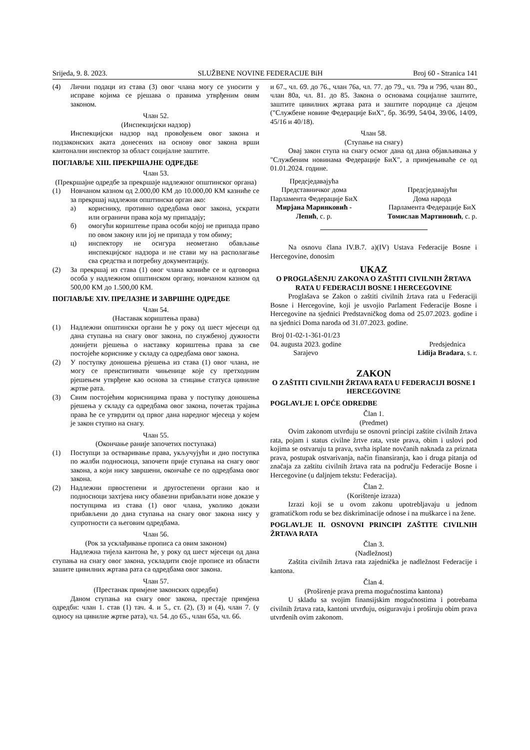Srijeda, 9. 8. 2023. SLUŽBENE NOVINE FEDERACIJE BiH Broj 60 - Stranica 141
(4) Лични подаци из става (3) овог члана могу се уносити у исправе којима се рјешава о правима утврђеним овим законом.
Члан 52.
(Инспекцијски надзор)
Инспекцијски надзор над провођењем овог закона и подзаконских аката донесених на основу овог закона врши кантонални инспектор за област социјалне заштите.
ПОГЛАВЉЕ XIII. ПРЕКРШАЈНЕ ОДРЕДБЕ
Члан 53.
(Прекршајне одредбе за прекршаје надлежног општинског органа)
(1) Новчаном казном од 2.000,00 КМ до 10.000,00 КМ казниће се за прекршај надлежни општински орган ако:
а) кориснику, противно одредбама овог закона, ускрати или ограничи права која му припадају;
б) омогући кориштење права особи којој не припада право по овом закону или јој не припада у том обиму;
ц) инспектору не осигура неометано обављање инспекцијског надзора и не стави му на располагање сва средства и потребну документацију.
(2) За прекршај из става (1) овог члана казниће се и одговорна особа у надлежном општинском органу, новчаном казном од 500,00 КМ до 1.500,00 КМ.
ПОГЛАВЉЕ XIV. ПРЕЛАЗНЕ И ЗАВРШНЕ ОДРЕДБЕ
Члан 54.
(Наставак кориштења права)
(1) Надлежни општински органи ће у року од шест мјесеци од дана ступања на снагу овог закона, по службеној дужности донијети рјешења о наставку кориштења права за све постојеће кориснике у складу са одредбама овог закона.
(2) У поступку доношења рјешења из става (1) овог члана, не могу се преиспитивати чињенице које су претходним рјешењем утврђене као основа за стицање статуса цивилне жртве рата.
(3) Свим постојећим корисницима права у поступку доношења рјешења у складу са одредбама овог закона, почетак трајања права ће се утврдити од првог дана наредног мјесеца у којем је закон ступио на снагу.
Члан 55.
(Окончање раније започетих поступака)
(1) Поступци за остваривање права, укључујући и дио поступка по жалби подносиоца, започети прије ступања на снагу овог закона, а који нису завршени, окончаће се по одредбама овог закона.
(2) Надлежни првостепени и другостепени органи као и подносиоци захтјева нису обавезни прибављати нове доказе у поступцима из става (1) овог члана, уколико докази прибављени до дана ступања на снагу овог закона нису у супротности са његовим одредбама.
Члан 56.
(Рок за усклађивање прописа са овим законом)
Надлежна тијела кантона ће, у року од шест мјесеци од дана ступања на снагу овог закона, ускладити своје прописе из области зашите цивилних жртава рата са одредбама овог закона.
Члан 57.
(Престанак примјене законских одредби)
Даном ступања на снагу овог закона, престаје примјена одредби: члан 1. став (1) тач. 4. и 5., ст. (2), (3) и (4), члан 7. (у односу на цивилне жртве рата), чл. 54. до 65., члан 65а, чл. 66.
и 67., чл. 69. до 76., члан 76а, чл. 77. до 79., чл. 79а и 79б, члан 80., члан 80а, чл. 81. до 85. Закона о основама социјалне заштите, заштите цивилних жртава рата и заштите породице са дјецом ("Службене новине Федерације БиХ", бр. 36/99, 54/04, 39/06, 14/09, 45/16 и 40/18).
Члан 58.
(Ступање на снагу)
Овај закон ступа на снагу осмог дана од дана објављивања у "Службеним новинама Федерације БиХ", а примјењиваће се од 01.01.2024. године.
Предсједавајућа
Представничког дома
Парламента Федерације БиХ
Мирјана Маринковић -
Лепић, с. р.
Предсједавајући
Дома народа
Парламента Федерације БиХ
Томислав Мартиновић, с. р.
Na osnovu člana IV.B.7. a)(IV) Ustava Federacije Bosne i Hercegovine, donosim
UKAZ
O PROGLAŠENJU ZAKONA O ZAŠTITI CIVILNIH ŽRTAVA RATA U FEDERACIJI BOSNE I HERCEGOVINE
Proglašava se Zakon o zaštiti civilnih žrtava rata u Federaciji Bosne i Hercegovine, koji je usvojio Parlament Federacije Bosne i Hercegovine na sjednici Predstavničkog doma od 25.07.2023. godine i na sjednici Doma naroda od 31.07.2023. godine.
Broj 01-02-1-361-01/23
04. augusta 2023. godine
Sarajevo
Predsjednica
Lidija Bradara, s. r.
ZAKON
O ZAŠTITI CIVILNIH ŽRTAVA RATA U FEDERACIJI BOSNE I HERCEGOVINE
POGLAVLJE I. OPĆE ODREDBE
Član 1.
(Predmet)
Ovim zakonom utvrđuju se osnovni principi zaštite civilnih žrtava rata, pojam i status civilne žrtve rata, vrste prava, obim i uslovi pod kojima se ostvaruju ta prava, svrha isplate novčanih naknada za priznata prava, postupak ostvarivanja, način finansiranja, kao i druga pitanja od značaja za zaštitu civilnih žrtava rata na području Federacije Bosne i Hercegovine (u daljnjem tekstu: Federacija).
Član 2.
(Korištenje izraza)
Izrazi koji se u ovom zakonu upotrebljavaju u jednom gramatičkom rodu se bez diskriminacije odnose i na muškarce i na žene.
POGLAVLJE II. OSNOVNI PRINCIPI ZAŠTITE CIVILNIH ŽRTAVA RATA
Član 3.
(Nadležnost)
Zaštita civilnih žrtava rata zajednička je nadležnost Federacije i kantona.
Član 4.
(Proširenje prava prema mogućnostima kantona)
U skladu sa svojim finansijskim mogućnostima i potrebama civilnih žrtava rata, kantoni utvrđuju, osiguravaju i proširuju obim prava utvrđenih ovim zakonom.